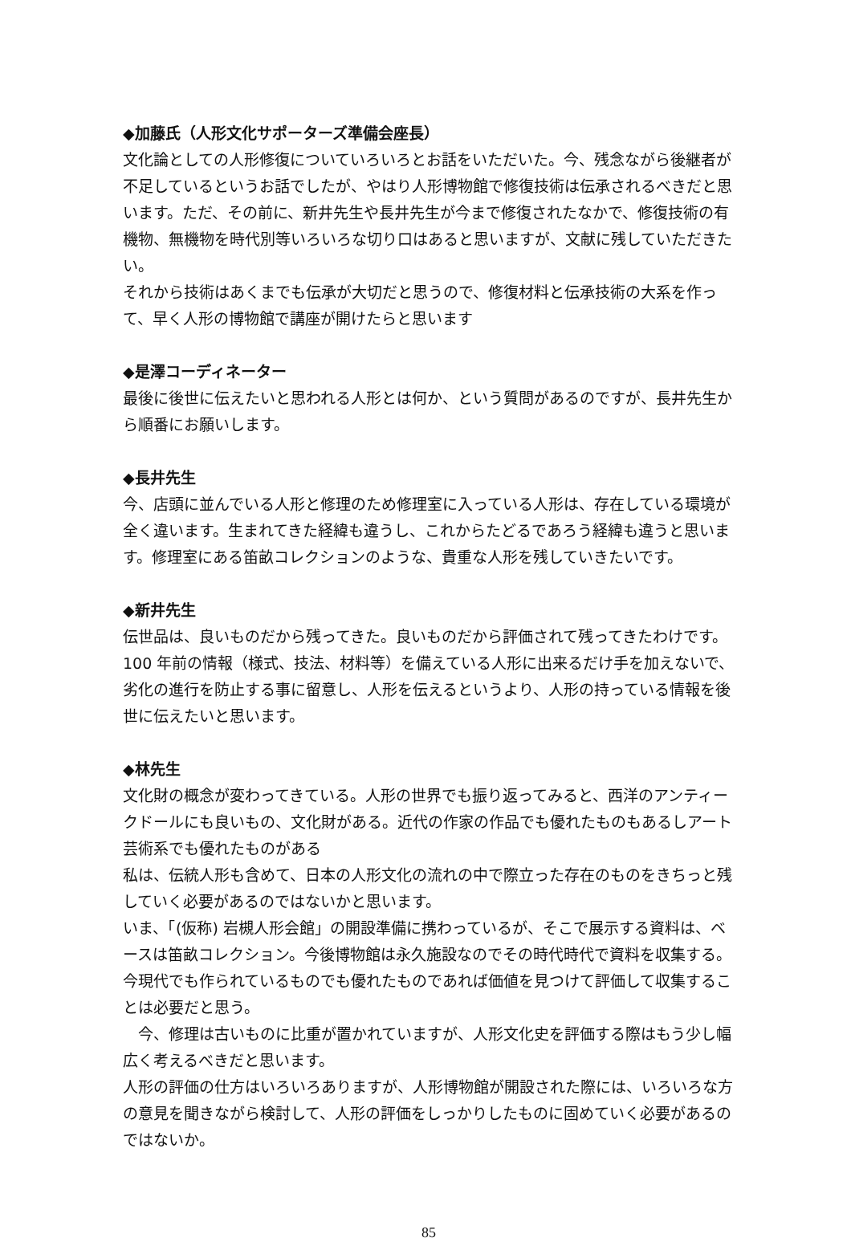◆加藤氏（人形文化サポーターズ準備会座長）
文化論としての人形修復についていろいろとお話をいただいた。今、残念ながら後継者が不足しているというお話でしたが、やはり人形博物館で修復技術は伝承されるべきだと思います。ただ、その前に、新井先生や長井先生が今まで修復されたなかで、修復技術の有機物、無機物を時代別等いろいろな切り口はあると思いますが、文献に残していただきたい。
それから技術はあくまでも伝承が大切だと思うので、修復材料と伝承技術の大系を作って、早く人形の博物館で講座が開けたらと思います
◆是澤コーディネーター
最後に後世に伝えたいと思われる人形とは何か、という質問があるのですが、長井先生から順番にお願いします。
◆長井先生
今、店頭に並んでいる人形と修理のため修理室に入っている人形は、存在している環境が全く違います。生まれてきた経緯も違うし、これからたどるであろう経緯も違うと思います。修理室にある笛畝コレクションのような、貴重な人形を残していきたいです。
◆新井先生
伝世品は、良いものだから残ってきた。良いものだから評価されて残ってきたわけです。100 年前の情報（様式、技法、材料等）を備えている人形に出来るだけ手を加えないで、劣化の進行を防止する事に留意し、人形を伝えるというより、人形の持っている情報を後世に伝えたいと思います。
◆林先生
文化財の概念が変わってきている。人形の世界でも振り返ってみると、西洋のアンティークドールにも良いもの、文化財がある。近代の作家の作品でも優れたものもあるしアート芸術系でも優れたものがある
私は、伝統人形も含めて、日本の人形文化の流れの中で際立った存在のものをきちっと残していく必要があるのではないかと思います。
いま、「(仮称) 岩槻人形会館」の開設準備に携わっているが、そこで展示する資料は、ベースは笛畝コレクション。今後博物館は永久施設なのでその時代時代で資料を収集する。今現代でも作られているものでも優れたものであれば価値を見つけて評価して収集することは必要だと思う。
　今、修理は古いものに比重が置かれていますが、人形文化史を評価する際はもう少し幅広く考えるべきだと思います。
人形の評価の仕方はいろいろありますが、人形博物館が開設された際には、いろいろな方の意見を聞きながら検討して、人形の評価をしっかりしたものに固めていく必要があるのではないか。
85